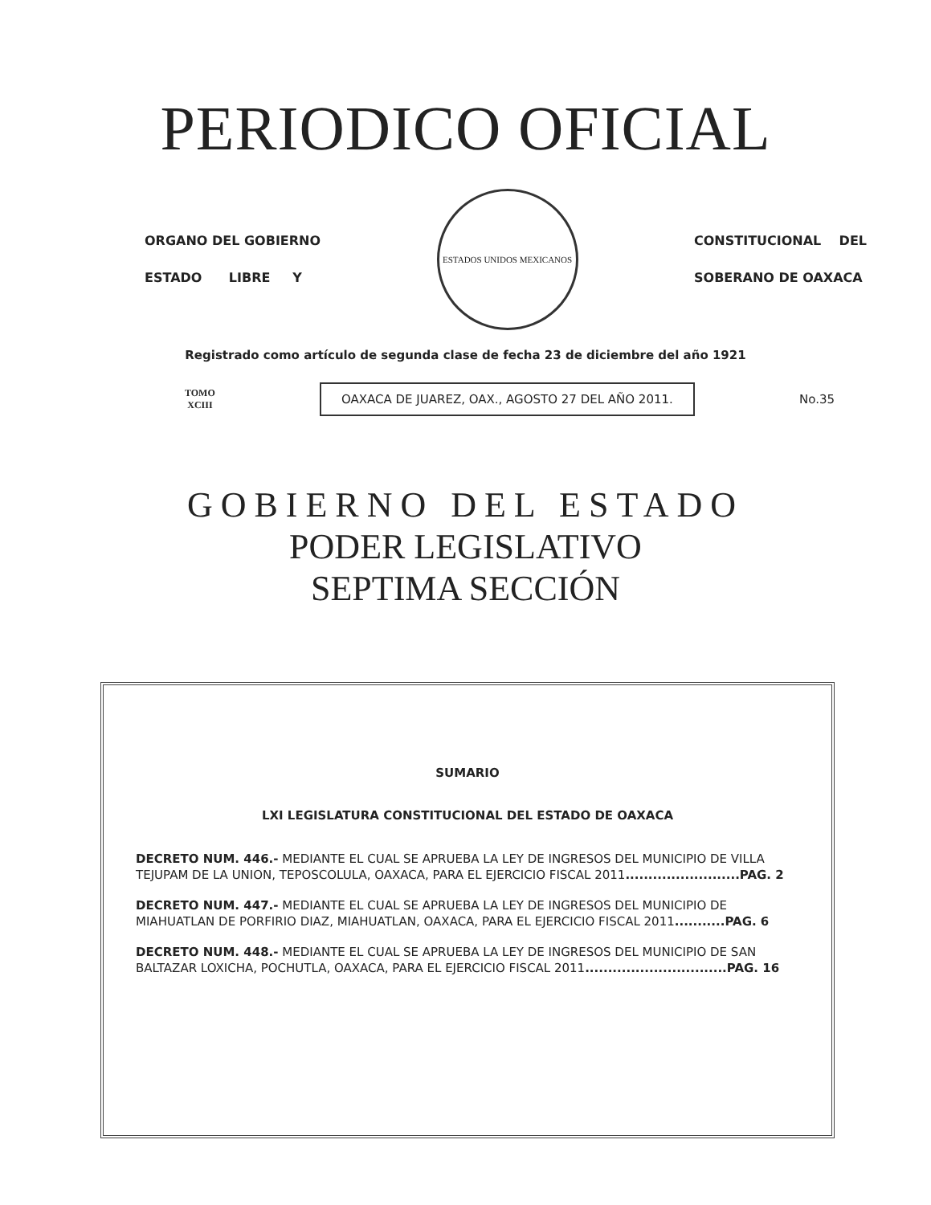PERIODICO OFICIAL
ORGANO DEL GOBIERNO
ESTADO LIBRE Y
ESTADOS UNIDOS MEXICANOS
CONSTITUCIONAL DEL
SOBERANO DE OAXACA
Registrado como artículo de segunda clase de fecha 23 de diciembre del año 1921
TOMO
XCIII
OAXACA DE JUAREZ, OAX., AGOSTO 27 DEL AÑO 2011.
No.35
GOBIERNO DEL ESTADO
PODER LEGISLATIVO
SEPTIMA SECCIÓN
SUMARIO
LXI LEGISLATURA CONSTITUCIONAL DEL ESTADO DE OAXACA
DECRETO NUM. 446.- MEDIANTE EL CUAL SE APRUEBA LA LEY DE INGRESOS DEL MUNICIPIO DE VILLA TEJUPAM DE LA UNION, TEPOSCOLULA, OAXACA, PARA EL EJERCICIO FISCAL 2011.........................PAG. 2
DECRETO NUM. 447.- MEDIANTE EL CUAL SE APRUEBA LA LEY DE INGRESOS DEL MUNICIPIO DE MIAHUATLAN DE PORFIRIO DIAZ, MIAHUATLAN, OAXACA, PARA EL EJERCICIO FISCAL 2011...........PAG. 6
DECRETO NUM. 448.- MEDIANTE EL CUAL SE APRUEBA LA LEY DE INGRESOS DEL MUNICIPIO DE SAN BALTAZAR LOXICHA, POCHUTLA, OAXACA, PARA EL EJERCICIO FISCAL 2011...............................PAG. 16